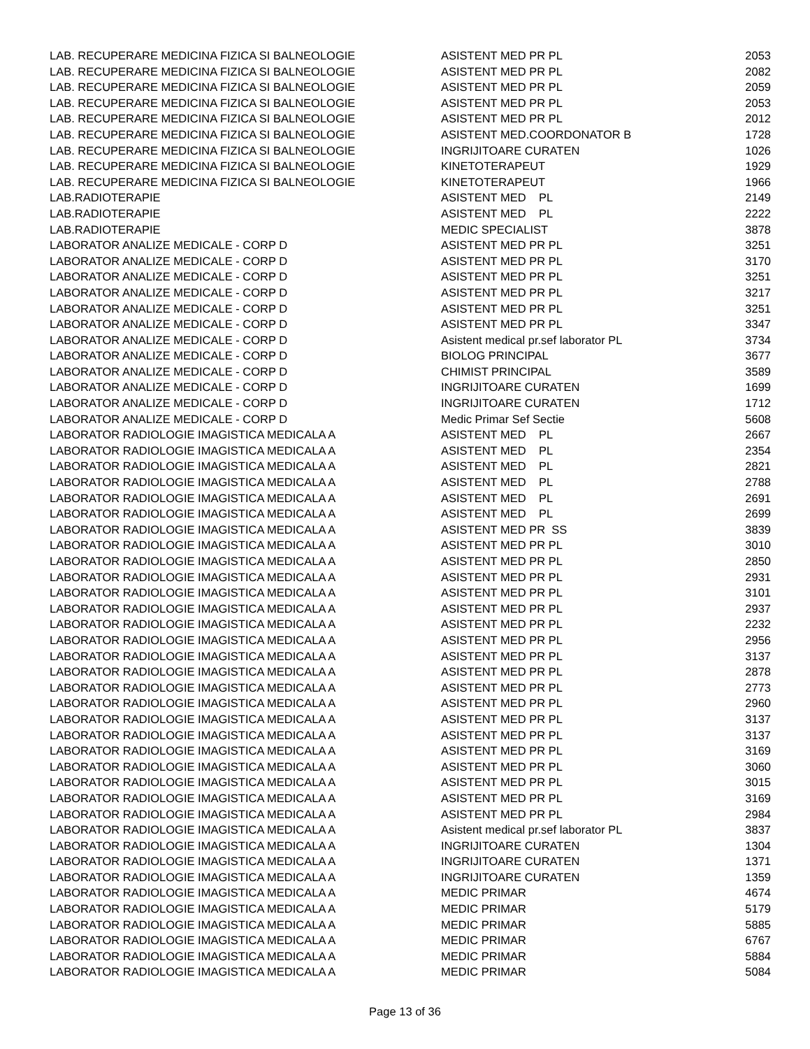| LAB. RECUPERARE MEDICINA FIZICA SI BALNEOLOGIE | ASISTENT MED PR PL | 2053 |
| LAB. RECUPERARE MEDICINA FIZICA SI BALNEOLOGIE | ASISTENT MED PR PL | 2082 |
| LAB. RECUPERARE MEDICINA FIZICA SI BALNEOLOGIE | ASISTENT MED PR PL | 2059 |
| LAB. RECUPERARE MEDICINA FIZICA SI BALNEOLOGIE | ASISTENT MED PR PL | 2053 |
| LAB. RECUPERARE MEDICINA FIZICA SI BALNEOLOGIE | ASISTENT MED PR PL | 2012 |
| LAB. RECUPERARE MEDICINA FIZICA SI BALNEOLOGIE | ASISTENT MED.COORDONATOR B | 1728 |
| LAB. RECUPERARE MEDICINA FIZICA SI BALNEOLOGIE | INGRIJITOARE CURATEN | 1026 |
| LAB. RECUPERARE MEDICINA FIZICA SI BALNEOLOGIE | KINETOTERAPEUT | 1929 |
| LAB. RECUPERARE MEDICINA FIZICA SI BALNEOLOGIE | KINETOTERAPEUT | 1966 |
| LAB.RADIOTERAPIE | ASISTENT MED PL | 2149 |
| LAB.RADIOTERAPIE | ASISTENT MED PL | 2222 |
| LAB.RADIOTERAPIE | MEDIC SPECIALIST | 3878 |
| LABORATOR ANALIZE MEDICALE - CORP D | ASISTENT MED PR PL | 3251 |
| LABORATOR ANALIZE MEDICALE - CORP D | ASISTENT MED PR PL | 3170 |
| LABORATOR ANALIZE MEDICALE - CORP D | ASISTENT MED PR PL | 3251 |
| LABORATOR ANALIZE MEDICALE - CORP D | ASISTENT MED PR PL | 3217 |
| LABORATOR ANALIZE MEDICALE - CORP D | ASISTENT MED PR PL | 3251 |
| LABORATOR ANALIZE MEDICALE - CORP D | ASISTENT MED PR PL | 3347 |
| LABORATOR ANALIZE MEDICALE - CORP D | Asistent medical pr.sef laborator PL | 3734 |
| LABORATOR ANALIZE MEDICALE - CORP D | BIOLOG PRINCIPAL | 3677 |
| LABORATOR ANALIZE MEDICALE - CORP D | CHIMIST PRINCIPAL | 3589 |
| LABORATOR ANALIZE MEDICALE - CORP D | INGRIJITOARE CURATEN | 1699 |
| LABORATOR ANALIZE MEDICALE - CORP D | INGRIJITOARE CURATEN | 1712 |
| LABORATOR ANALIZE MEDICALE - CORP D | Medic Primar Sef Sectie | 5608 |
| LABORATOR RADIOLOGIE IMAGISTICA MEDICALA A | ASISTENT MED PL | 2667 |
| LABORATOR RADIOLOGIE IMAGISTICA MEDICALA A | ASISTENT MED PL | 2354 |
| LABORATOR RADIOLOGIE IMAGISTICA MEDICALA A | ASISTENT MED PL | 2821 |
| LABORATOR RADIOLOGIE IMAGISTICA MEDICALA A | ASISTENT MED PL | 2788 |
| LABORATOR RADIOLOGIE IMAGISTICA MEDICALA A | ASISTENT MED PL | 2691 |
| LABORATOR RADIOLOGIE IMAGISTICA MEDICALA A | ASISTENT MED PL | 2699 |
| LABORATOR RADIOLOGIE IMAGISTICA MEDICALA A | ASISTENT MED PR SS | 3839 |
| LABORATOR RADIOLOGIE IMAGISTICA MEDICALA A | ASISTENT MED PR PL | 3010 |
| LABORATOR RADIOLOGIE IMAGISTICA MEDICALA A | ASISTENT MED PR PL | 2850 |
| LABORATOR RADIOLOGIE IMAGISTICA MEDICALA A | ASISTENT MED PR PL | 2931 |
| LABORATOR RADIOLOGIE IMAGISTICA MEDICALA A | ASISTENT MED PR PL | 3101 |
| LABORATOR RADIOLOGIE IMAGISTICA MEDICALA A | ASISTENT MED PR PL | 2937 |
| LABORATOR RADIOLOGIE IMAGISTICA MEDICALA A | ASISTENT MED PR PL | 2232 |
| LABORATOR RADIOLOGIE IMAGISTICA MEDICALA A | ASISTENT MED PR PL | 2956 |
| LABORATOR RADIOLOGIE IMAGISTICA MEDICALA A | ASISTENT MED PR PL | 3137 |
| LABORATOR RADIOLOGIE IMAGISTICA MEDICALA A | ASISTENT MED PR PL | 2878 |
| LABORATOR RADIOLOGIE IMAGISTICA MEDICALA A | ASISTENT MED PR PL | 2773 |
| LABORATOR RADIOLOGIE IMAGISTICA MEDICALA A | ASISTENT MED PR PL | 2960 |
| LABORATOR RADIOLOGIE IMAGISTICA MEDICALA A | ASISTENT MED PR PL | 3137 |
| LABORATOR RADIOLOGIE IMAGISTICA MEDICALA A | ASISTENT MED PR PL | 3137 |
| LABORATOR RADIOLOGIE IMAGISTICA MEDICALA A | ASISTENT MED PR PL | 3169 |
| LABORATOR RADIOLOGIE IMAGISTICA MEDICALA A | ASISTENT MED PR PL | 3060 |
| LABORATOR RADIOLOGIE IMAGISTICA MEDICALA A | ASISTENT MED PR PL | 3015 |
| LABORATOR RADIOLOGIE IMAGISTICA MEDICALA A | ASISTENT MED PR PL | 3169 |
| LABORATOR RADIOLOGIE IMAGISTICA MEDICALA A | ASISTENT MED PR PL | 2984 |
| LABORATOR RADIOLOGIE IMAGISTICA MEDICALA A | Asistent medical pr.sef laborator PL | 3837 |
| LABORATOR RADIOLOGIE IMAGISTICA MEDICALA A | INGRIJITOARE CURATEN | 1304 |
| LABORATOR RADIOLOGIE IMAGISTICA MEDICALA A | INGRIJITOARE CURATEN | 1371 |
| LABORATOR RADIOLOGIE IMAGISTICA MEDICALA A | INGRIJITOARE CURATEN | 1359 |
| LABORATOR RADIOLOGIE IMAGISTICA MEDICALA A | MEDIC PRIMAR | 4674 |
| LABORATOR RADIOLOGIE IMAGISTICA MEDICALA A | MEDIC PRIMAR | 5179 |
| LABORATOR RADIOLOGIE IMAGISTICA MEDICALA A | MEDIC PRIMAR | 5885 |
| LABORATOR RADIOLOGIE IMAGISTICA MEDICALA A | MEDIC PRIMAR | 6767 |
| LABORATOR RADIOLOGIE IMAGISTICA MEDICALA A | MEDIC PRIMAR | 5884 |
| LABORATOR RADIOLOGIE IMAGISTICA MEDICALA A | MEDIC PRIMAR | 5084 |
Page 13 of 36